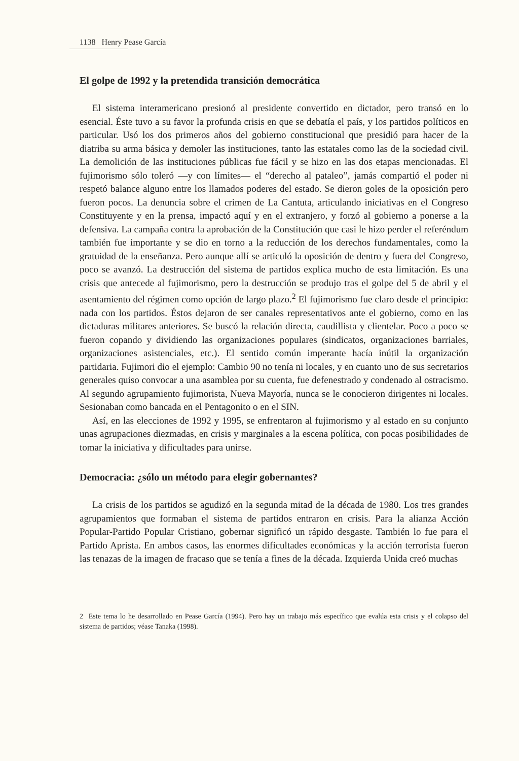1138 Henry Pease García
El golpe de 1992 y la pretendida transición democrática
El sistema interamericano presionó al presidente convertido en dictador, pero transó en lo esencial. Éste tuvo a su favor la profunda crisis en que se debatía el país, y los partidos políticos en particular. Usó los dos primeros años del gobierno constitucional que presidió para hacer de la diatriba su arma básica y demoler las instituciones, tanto las estatales como las de la sociedad civil. La demolición de las instituciones públicas fue fácil y se hizo en las dos etapas mencionadas. El fujimorismo sólo toleró —y con límites— el “derecho al pataleo”, jamás compartió el poder ni respetó balance alguno entre los llamados poderes del estado. Se dieron goles de la oposición pero fueron pocos. La denuncia sobre el crimen de La Cantuta, articulando iniciativas en el Congreso Constituyente y en la prensa, impactó aquí y en el extranjero, y forzó al gobierno a ponerse a la defensiva. La campaña contra la aprobación de la Constitución que casi le hizo perder el referéndum también fue importante y se dio en torno a la reducción de los derechos fundamentales, como la gratuidad de la enseñanza. Pero aunque allí se articuló la oposición de dentro y fuera del Congreso, poco se avanzó. La destrucción del sistema de partidos explica mucho de esta limitación. Es una crisis que antecede al fujimorismo, pero la destrucción se produjo tras el golpe del 5 de abril y el asentamiento del régimen como opción de largo plazo.<sup>2</sup> El fujimorismo fue claro desde el principio: nada con los partidos. Éstos dejaron de ser canales representativos ante el gobierno, como en las dictaduras militares anteriores. Se buscó la relación directa, caudillista y clientelar. Poco a poco se fueron copando y dividiendo las organizaciones populares (sindicatos, organizaciones barriales, organizaciones asistenciales, etc.). El sentido común imperante hacía inútil la organización partidaria. Fujimori dio el ejemplo: Cambio 90 no tenía ni locales, y en cuanto uno de sus secretarios generales quiso convocar a una asamblea por su cuenta, fue defenestrado y condenado al ostracismo. Al segundo agrupamiento fujimorista, Nueva Mayoría, nunca se le conocieron dirigentes ni locales. Sesionaban como bancada en el Pentagonito o en el SIN.
Así, en las elecciones de 1992 y 1995, se enfrentaron al fujimorismo y al estado en su conjunto unas agrupaciones diezmadas, en crisis y marginales a la escena política, con pocas posibilidades de tomar la iniciativa y dificultades para unirse.
Democracia: ¿sólo un método para elegir gobernantes?
La crisis de los partidos se agudizó en la segunda mitad de la década de 1980. Los tres grandes agrupamientos que formaban el sistema de partidos entraron en crisis. Para la alianza Acción Popular-Partido Popular Cristiano, gobernar significó un rápido desgaste. También lo fue para el Partido Aprista. En ambos casos, las enormes dificultades económicas y la acción terrorista fueron las tenazas de la imagen de fracaso que se tenía a fines de la década. Izquierda Unida creó muchas
2 Este tema lo he desarrollado en Pease García (1994). Pero hay un trabajo más específico que evalúa esta crisis y el colapso del sistema de partidos; véase Tanaka (1998).